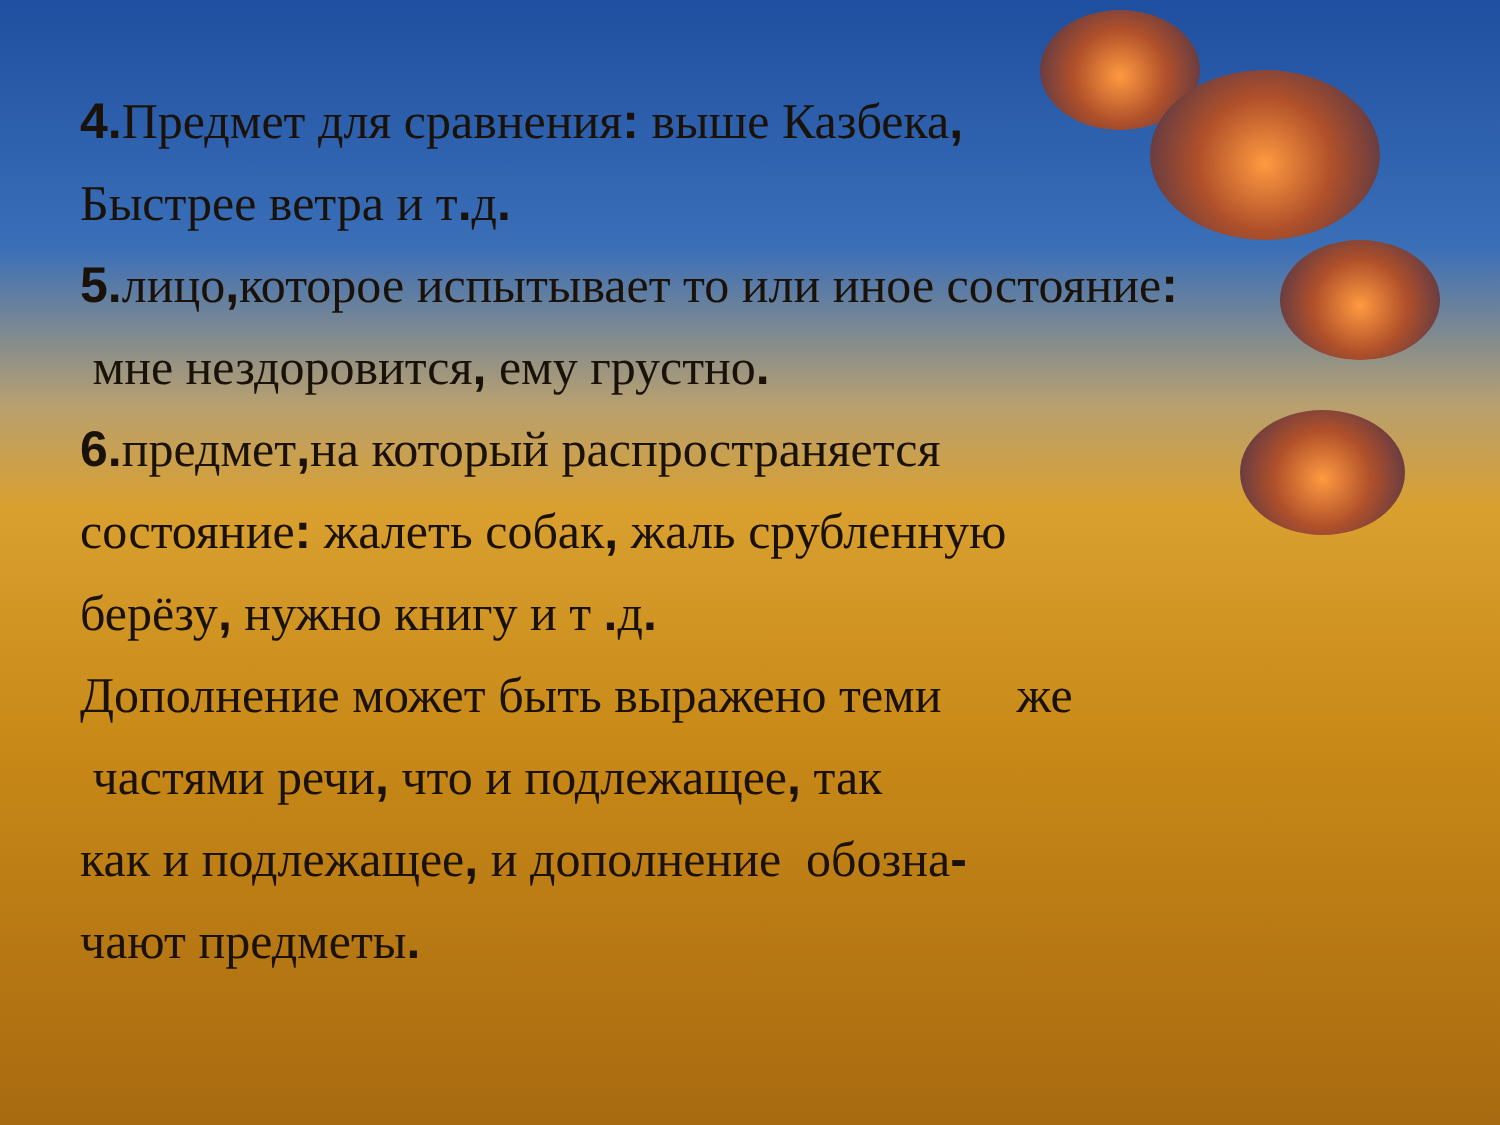4. Предмет для сравнения: выше Казбека,
Быстрее ветра и т. д.
5. лицо, которое испытывает то или иное состояние:
мне нездоровится, ему грустно.
6. предмет, на который распространяется
состояние: жалеть собак, жаль срубленную
берёзу, нужно книгу и т . д.
Дополнение может быть выражено теми же
частями речи, что и подлежащее, так
как и подлежащее, и дополнение обозна-
чают предметы.